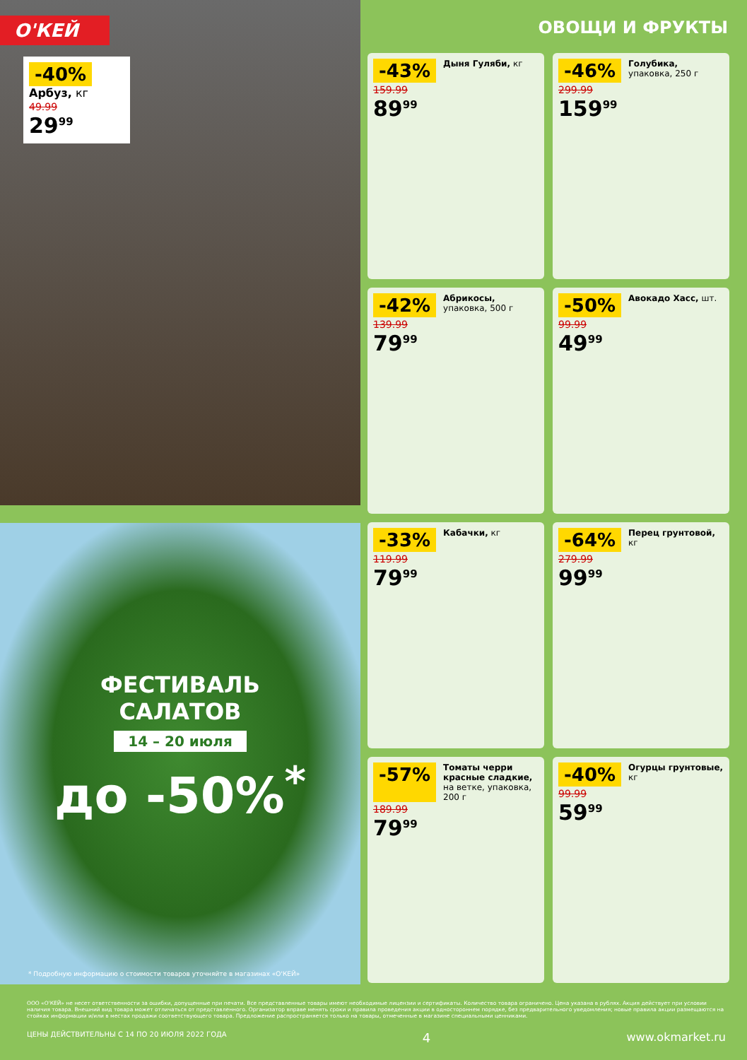О'КЕЙ
-40% Арбуз, кг
49.99
29<sup>99</sup>
ФЕСТИВАЛЬ
САЛАТОВ
14 – 20 июля
до -50%<sup>*</sup>
* Подробную информацию о стоимости товаров уточняйте в магазинах «О'КЕЙ»
ОВОЩИ И ФРУКТЫ
-43% Дыня Гуляби, кг
159.99
89<sup>99</sup>
-46% Голубика, упаковка, 250 г
299.99
159<sup>99</sup>
-42% Абрикосы, упаковка, 500 г
139.99
79<sup>99</sup>
-50% Авокадо Хасс, шт.
99.99
49<sup>99</sup>
-33% Кабачки, кг
119.99
79<sup>99</sup>
-64% Перец грунтовой, кг
279.99
99<sup>99</sup>
-57% Томаты черри красные сладкие, на ветке, упаковка, 200 г
189.99
79<sup>99</sup>
-40% Огурцы грунтовые, кг
99.99
59<sup>99</sup>
ООО «О'КЕЙ» не несет ответственности за ошибки, допущенные при печати. Все представленные товары имеют необходимые лицензии и сертификаты. Количество товара ограничено. Цена указана в рублях. Акция действует при условии наличия товара. Внешний вид товара может отличаться от представленного. Организатор вправе менять сроки и правила проведения акции в одностороннем порядке, без предварительного уведомления; новые правила акции размещаются на стойках информации и/или в местах продажи соответствующего товара. Предложение распространяется только на товары, отмеченные в магазине специальными ценниками.
ЦЕНЫ ДЕЙСТВИТЕЛЬНЫ С 14 ПО 20 ИЮЛЯ 2022 ГОДА 4 www.okmarket.ru